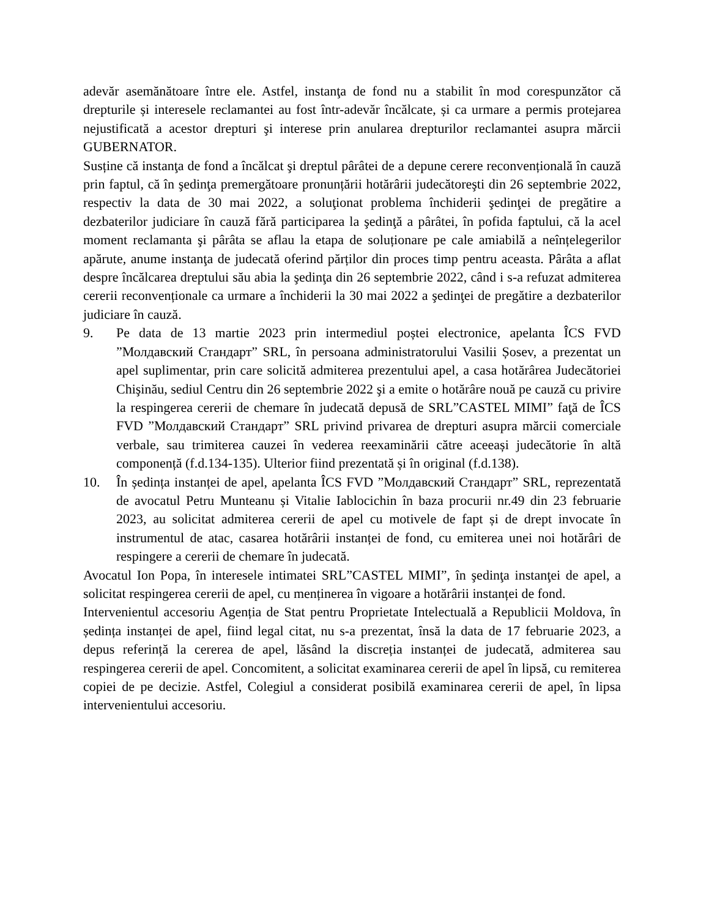adevăr asemănătoare între ele. Astfel, instanţa de fond nu a stabilit în mod corespunzător că drepturile și interesele reclamantei au fost într-adevăr încălcate, și ca urmare a permis protejarea nejustificată a acestor drepturi şi interese prin anularea drepturilor reclamantei asupra mărcii GUBERNATOR.
Susține că instanţa de fond a încălcat şi dreptul pârâtei de a depune cerere reconvențională în cauză prin faptul, că în şedinţa premergătoare pronunțării hotărârii judecătoreşti din 26 septembrie 2022, respectiv la data de 30 mai 2022, a soluţionat problema închiderii şedinţei de pregătire a dezbaterilor judiciare în cauză fără participarea la şedinţă a pârâtei, în pofida faptului, că la acel moment reclamanta şi pârâta se aflau la etapa de soluționare pe cale amiabilă a neînțelegerilor apărute, anume instanţa de judecată oferind părților din proces timp pentru aceasta. Pârâta a aflat despre încălcarea dreptului său abia la şedinţa din 26 septembrie 2022, când i s-a refuzat admiterea cererii reconvenționale ca urmare a închiderii la 30 mai 2022 a şedinţei de pregătire a dezbaterilor judiciare în cauză.
9. Pe data de 13 martie 2023 prin intermediul poștei electronice, apelanta ÎCS FVD ”Молдавский Стандарт” SRL, în persoana administratorului Vasilii Șosev, a prezentat un apel suplimentar, prin care solicită admiterea prezentului apel, a casa hotărârea Judecătoriei Chişinău, sediul Centru din 26 septembrie 2022 şi a emite o hotărâre nouă pe cauză cu privire la respingerea cererii de chemare în judecată depusă de SRL”CASTEL MIMI” faţă de ÎCS FVD ”Молдавский Стандарт” SRL privind privarea de drepturi asupra mărcii comerciale verbale, sau trimiterea cauzei în vederea reexaminării către aceeași judecătorie în altă componență (f.d.134-135). Ulterior fiind prezentată și în original (f.d.138).
10. În ședința instanței de apel, apelanta ÎCS FVD ”Молдавский Стандарт” SRL, reprezentată de avocatul Petru Munteanu și Vitalie Iablocichin în baza procurii nr.49 din 23 februarie 2023, au solicitat admiterea cererii de apel cu motivele de fapt și de drept invocate în instrumentul de atac, casarea hotărârii instanței de fond, cu emiterea unei noi hotărâri de respingere a cererii de chemare în judecată.
Avocatul Ion Popa, în interesele intimatei SRL”CASTEL MIMI”, în şedinţa instanţei de apel, a solicitat respingerea cererii de apel, cu menținerea în vigoare a hotărârii instanței de fond.
Intervenientul accesoriu Agenția de Stat pentru Proprietate Intelectuală a Republicii Moldova, în ședința instanței de apel, fiind legal citat, nu s-a prezentat, însă la data de 17 februarie 2023, a depus referință la cererea de apel, lăsând la discreția instanței de judecată, admiterea sau respingerea cererii de apel. Concomitent, a solicitat examinarea cererii de apel în lipsă, cu remiterea copiei de pe decizie. Astfel, Colegiul a considerat posibilă examinarea cererii de apel, în lipsa intervenientului accesoriu.